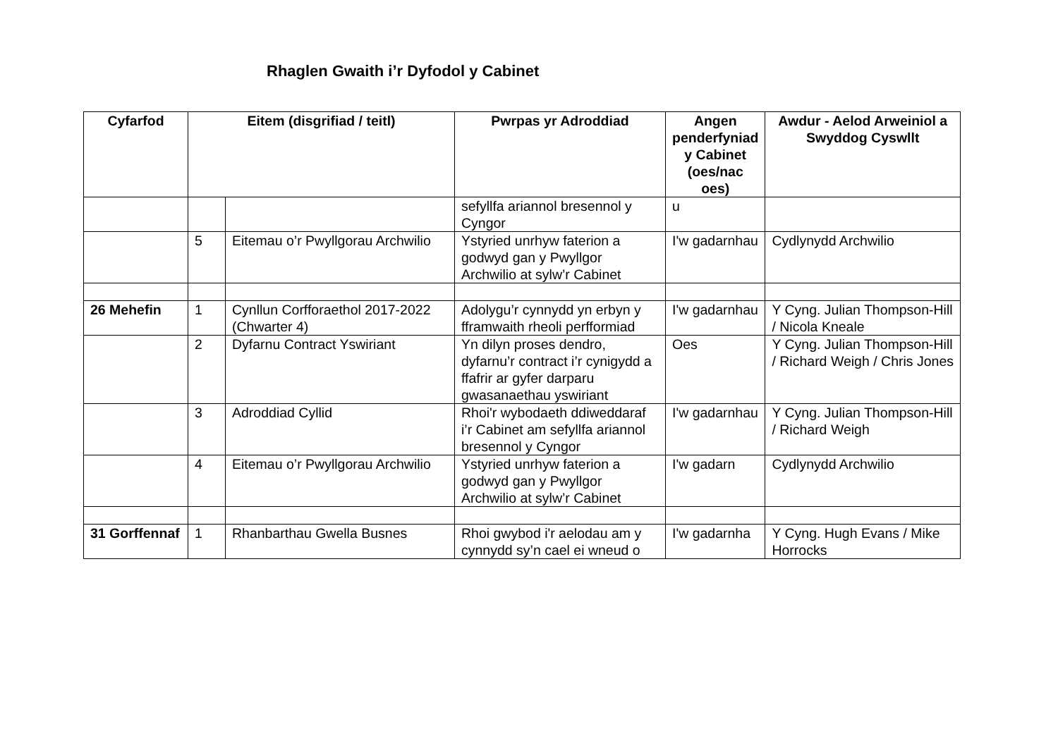Rhaglen Gwaith i’r Dyfodol y Cabinet
| Cyfarfod | Eitem (disgrifiad / teitl) | | Pwrpas yr Adroddiad | Angen penderfyniad y Cabinet (oes/nac oes) | Awdur - Aelod Arweiniol a Swyddog Cyswllt |
| --- | --- | --- | --- | --- | --- |
| | | | sefyllfa ariannol bresennol y Cyngor | u | |
| | 5 | Eitemau o’r Pwyllgorau Archwilio | Ystyried unrhyw faterion a godwyd gan y Pwyllgor Archwilio at sylw’r Cabinet | I'w gadarnhau | Cydlynydd Archwilio |
| 26 Mehefin | 1 | Cynllun Corfforaethol 2017-2022 (Chwarter 4) | Adolygu’r cynnydd yn erbyn y fframwaith rheoli perfformiad | I'w gadarnhau | Y Cyng. Julian Thompson-Hill / Nicola Kneale |
| | 2 | Dyfarnu Contract Yswiriant | Yn dilyn proses dendro, dyfarnu’r contract i’r cynigydd a ffafrir ar gyfer darparu gwasanaethau yswiriant | Oes | Y Cyng. Julian Thompson-Hill / Richard Weigh / Chris Jones |
| | 3 | Adroddiad Cyllid | Rhoi'r wybodaeth ddiweddaraf i’r Cabinet am sefyllfa ariannol bresennol y Cyngor | I'w gadarnhau | Y Cyng. Julian Thompson-Hill / Richard Weigh |
| | 4 | Eitemau o’r Pwyllgorau Archwilio | Ystyried unrhyw faterion a godwyd gan y Pwyllgor Archwilio at sylw’r Cabinet | I'w gadarn | Cydlynydd Archwilio |
| 31 Gorffennaf | 1 | Rhanbarthau Gwella Busnes | Rhoi gwybod i'r aelodau am y cynnydd sy’n cael ei wneud o | I'w gadarnha | Y Cyng. Hugh Evans / Mike Horrocks |